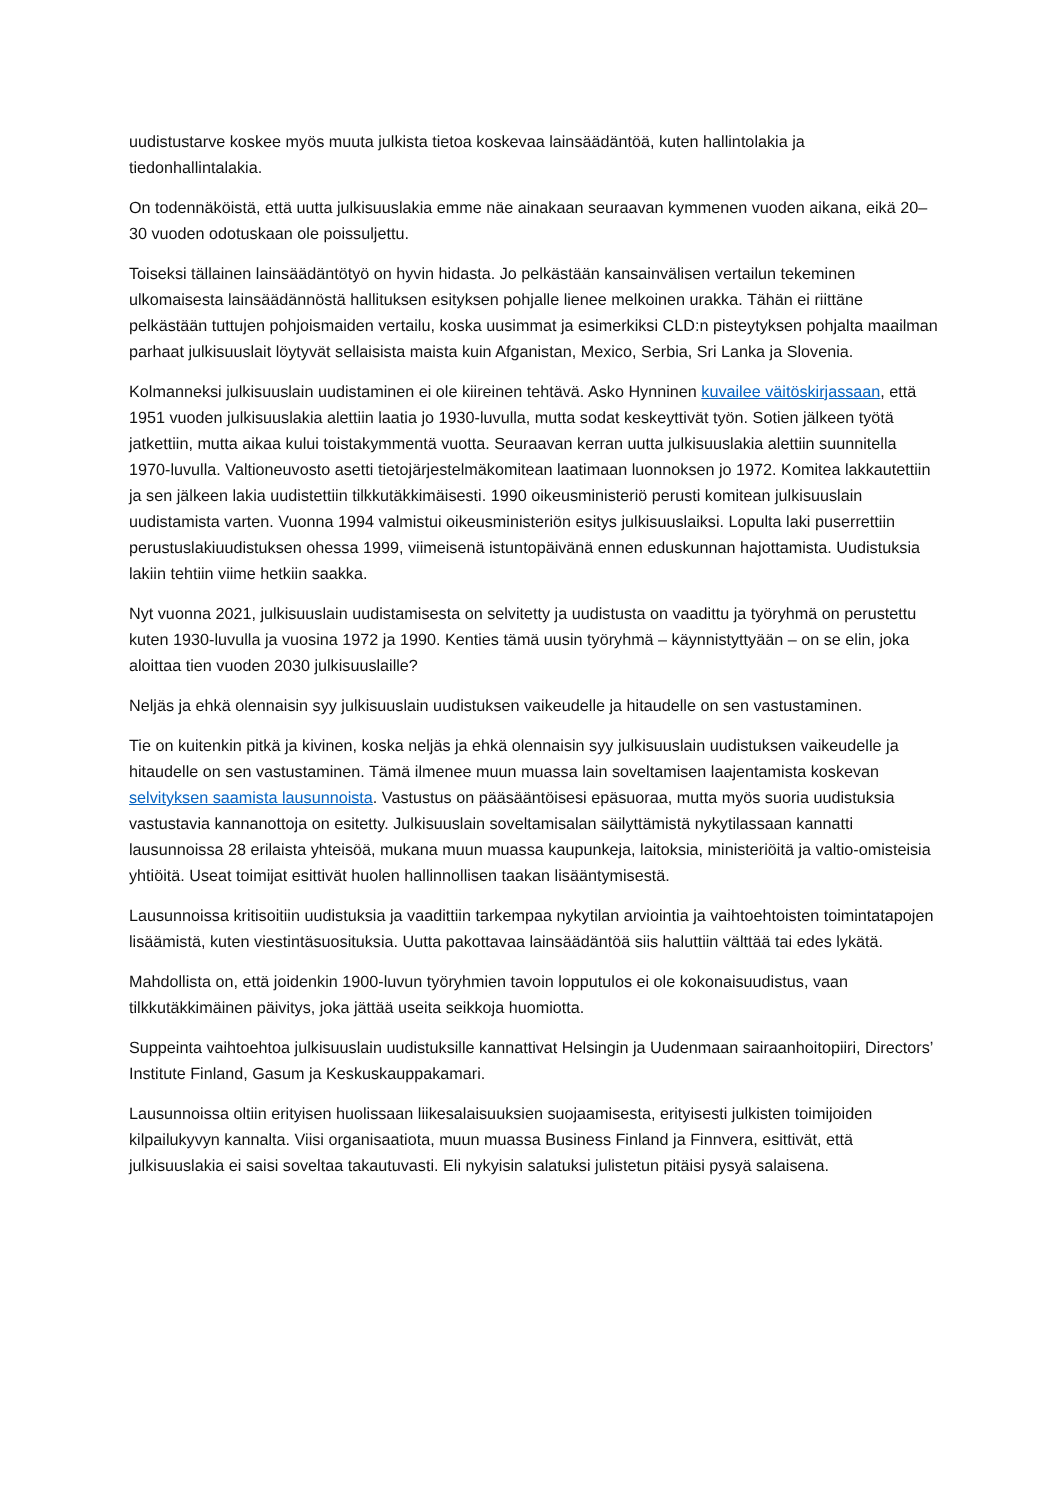uudistustarve koskee myös muuta julkista tietoa koskevaa lainsäädäntöä, kuten hallintolakia ja tiedonhallintalakia.
On todennäköistä, että uutta julkisuuslakia emme näe ainakaan seuraavan kymmenen vuoden aikana, eikä 20–30 vuoden odotuskaan ole poissuljettu.
Toiseksi tällainen lainsäädäntötyö on hyvin hidasta. Jo pelkästään kansainvälisen vertailun tekeminen ulkomaisesta lainsäädännöstä hallituksen esityksen pohjalle lienee melkoinen urakka. Tähän ei riittäne pelkästään tuttujen pohjoismaiden vertailu, koska uusimmat ja esimerkiksi CLD:n pisteytyksen pohjalta maailman parhaat julkisuuslait löytyvät sellaisista maista kuin Afganistan, Mexico, Serbia, Sri Lanka ja Slovenia.
Kolmanneksi julkisuuslain uudistaminen ei ole kiireinen tehtävä. Asko Hynninen kuvailee väitöskirjassaan, että 1951 vuoden julkisuuslakia alettiin laatia jo 1930-luvulla, mutta sodat keskeyttivät työn. Sotien jälkeen työtä jatkettiin, mutta aikaa kului toistakymmentä vuotta. Seuraavan kerran uutta julkisuuslakia alettiin suunnitella 1970-luvulla. Valtioneuvosto asetti tietojärjestelmäkomitean laatimaan luonnoksen jo 1972. Komitea lakkautettiin ja sen jälkeen lakia uudistettiin tilkkutäkkimäisesti. 1990 oikeusministeriö perusti komitean julkisuuslain uudistamista varten. Vuonna 1994 valmistui oikeusministeriön esitys julkisuuslaiksi. Lopulta laki puserrettiin perustuslakiuudistuksen ohessa 1999, viimeisenä istuntopäivänä ennen eduskunnan hajottamista. Uudistuksia lakiin tehtiin viime hetkiin saakka.
Nyt vuonna 2021, julkisuuslain uudistamisesta on selvitetty ja uudistusta on vaadittu ja työryhmä on perustettu kuten 1930-luvulla ja vuosina 1972 ja 1990. Kenties tämä uusin työryhmä – käynnistyttyään – on se elin, joka aloittaa tien vuoden 2030 julkisuuslaille?
Neljäs ja ehkä olennaisin syy julkisuuslain uudistuksen vaikeudelle ja hitaudelle on sen vastustaminen.
Tie on kuitenkin pitkä ja kivinen, koska neljäs ja ehkä olennaisin syy julkisuuslain uudistuksen vaikeudelle ja hitaudelle on sen vastustaminen. Tämä ilmenee muun muassa lain soveltamisen laajentamista koskevan selvityksen saamista lausunnoista. Vastustus on pääsääntöisesi epäsuoraa, mutta myös suoria uudistuksia vastustavia kannanottoja on esitetty. Julkisuuslain soveltamisalan säilyttämistä nykytilassaan kannatti lausunnoissa 28 erilaista yhteisöä, mukana muun muassa kaupunkeja, laitoksia, ministeriöitä ja valtio-omisteisia yhtiöitä. Useat toimijat esittivät huolen hallinnollisen taakan lisääntymisestä.
Lausunnoissa kritisoitiin uudistuksia ja vaadittiin tarkempaa nykytilan arviointia ja vaihtoehtoisten toimintatapojen lisäämistä, kuten viestintäsuosituksia. Uutta pakottavaa lainsäädäntöä siis haluttiin välttää tai edes lykätä.
Mahdollista on, että joidenkin 1900-luvun työryhmien tavoin lopputulos ei ole kokonaisuudistus, vaan tilkkutäkkimäinen päivitys, joka jättää useita seikkoja huomiotta.
Suppeinta vaihtoehtoa julkisuuslain uudistuksille kannattivat Helsingin ja Uudenmaan sairaanhoitopiiri, Directors’ Institute Finland, Gasum ja Keskuskauppakamari.
Lausunnoissa oltiin erityisen huolissaan liikesalaisuuksien suojaamisesta, erityisesti julkisten toimijoiden kilpailukyvyn kannalta. Viisi organisaatiota, muun muassa Business Finland ja Finnvera, esittivät, että julkisuuslakia ei saisi soveltaa takautuvasti. Eli nykyisin salatuksi julistetun pitäisi pysyä salaisena.